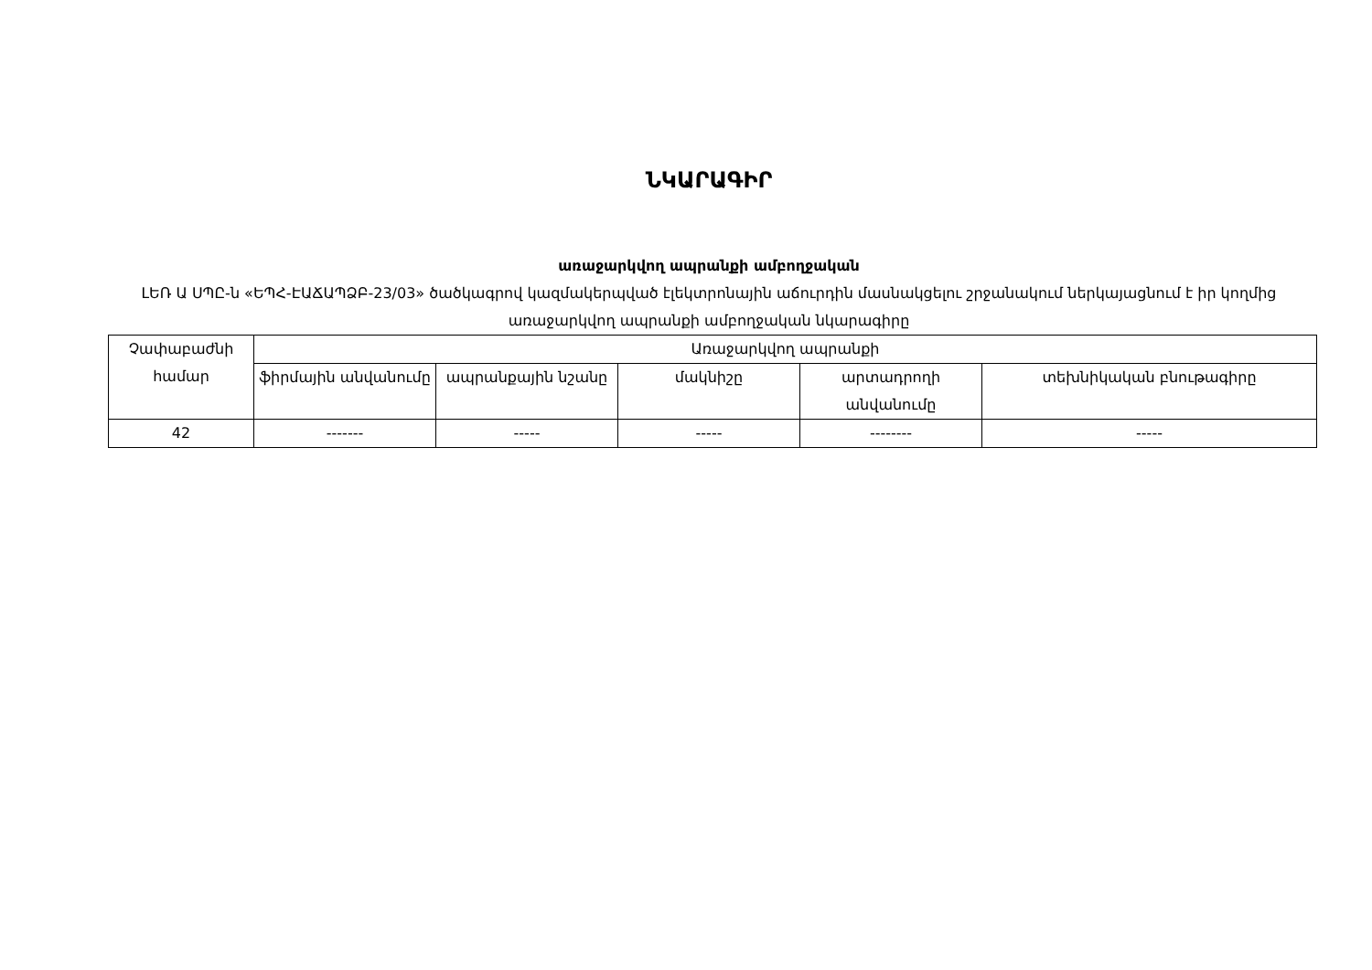ՆԿԱՐԱԳԻՐ
առաջարկվող ապրանքի ամբողջական
ԼԵՌ Ա ՍՊԸ-ն «ԵՊՀ-ԷԱՃԱՊՁԲ-23/03» ծածկագրով կազմակերպված էլեկտրոնային աճուրդին մասնակցելու շրջանակում ներկայացնում է իր կողմից առաջարկվող ապրանքի ամբողջական նկարագիրը
| Չափաբաժնի համար | Առաջարկվող ապրանքի | | | | |
| --- | --- | --- | --- | --- | --- |
| | ֆիրմային անվանումը | ապրանքային նշանը | մակնիշը | արտադրողի անվանումը | տեխնիկական բնութագիրը |
| 42 | ------- | ----- | ----- | -------- | ----- |